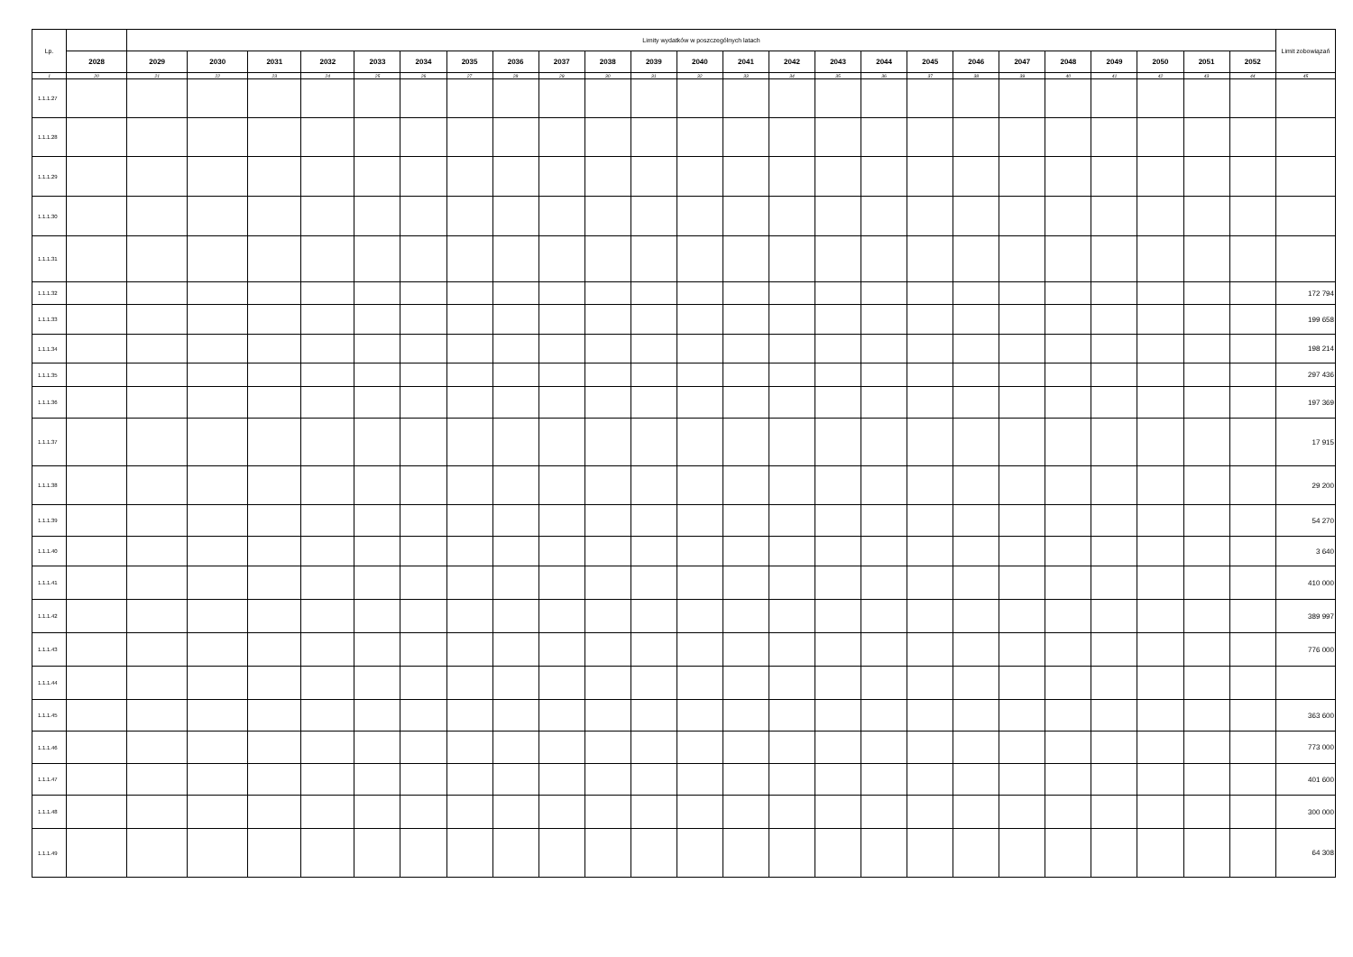| Lp. | | Limity wydatków w poszczególnych latach | | | | | | | | | | | | | | | | | | | | | | | | Limit zobowiązań |
| | 2028 | 2029 | 2030 | 2031 | 2032 | 2033 | 2034 | 2035 | 2036 | 2037 | 2038 | 2039 | 2040 | 2041 | 2042 | 2043 | 2044 | 2045 | 2046 | 2047 | 2048 | 2049 | 2050 | 2051 | 2052 | |
| 1 | 20 | 21 | 22 | 23 | 24 | 25 | 26 | 27 | 28 | 29 | 30 | 31 | 32 | 33 | 34 | 35 | 36 | 37 | 38 | 39 | 40 | 41 | 42 | 43 | 44 | 45 |
| 1.1.1.27 | | | | | | | | | | | | | | | | | | | | | | | | | | |
| 1.1.1.28 | | | | | | | | | | | | | | | | | | | | | | | | | | |
| 1.1.1.29 | | | | | | | | | | | | | | | | | | | | | | | | | | |
| 1.1.1.30 | | | | | | | | | | | | | | | | | | | | | | | | | | |
| 1.1.1.31 | | | | | | | | | | | | | | | | | | | | | | | | | | |
| 1.1.1.32 | | | | | | | | | | | | | | | | | | | | | | | | | | 172 794 |
| 1.1.1.33 | | | | | | | | | | | | | | | | | | | | | | | | | | 199 658 |
| 1.1.1.34 | | | | | | | | | | | | | | | | | | | | | | | | | | 198 214 |
| 1.1.1.35 | | | | | | | | | | | | | | | | | | | | | | | | | | 297 436 |
| 1.1.1.36 | | | | | | | | | | | | | | | | | | | | | | | | | | 197 369 |
| 1.1.1.37 | | | | | | | | | | | | | | | | | | | | | | | | | | 17 915 |
| 1.1.1.38 | | | | | | | | | | | | | | | | | | | | | | | | | | 29 200 |
| 1.1.1.39 | | | | | | | | | | | | | | | | | | | | | | | | | | 54 270 |
| 1.1.1.40 | | | | | | | | | | | | | | | | | | | | | | | | | | 3 640 |
| 1.1.1.41 | | | | | | | | | | | | | | | | | | | | | | | | | | 410 000 |
| 1.1.1.42 | | | | | | | | | | | | | | | | | | | | | | | | | | 389 997 |
| 1.1.1.43 | | | | | | | | | | | | | | | | | | | | | | | | | | 776 000 |
| 1.1.1.44 | | | | | | | | | | | | | | | | | | | | | | | | | | |
| 1.1.1.45 | | | | | | | | | | | | | | | | | | | | | | | | | | 363 600 |
| 1.1.1.46 | | | | | | | | | | | | | | | | | | | | | | | | | | 773 000 |
| 1.1.1.47 | | | | | | | | | | | | | | | | | | | | | | | | | | 401 600 |
| 1.1.1.48 | | | | | | | | | | | | | | | | | | | | | | | | | | 300 000 |
| 1.1.1.49 | | | | | | | | | | | | | | | | | | | | | | | | | | 64 308 |